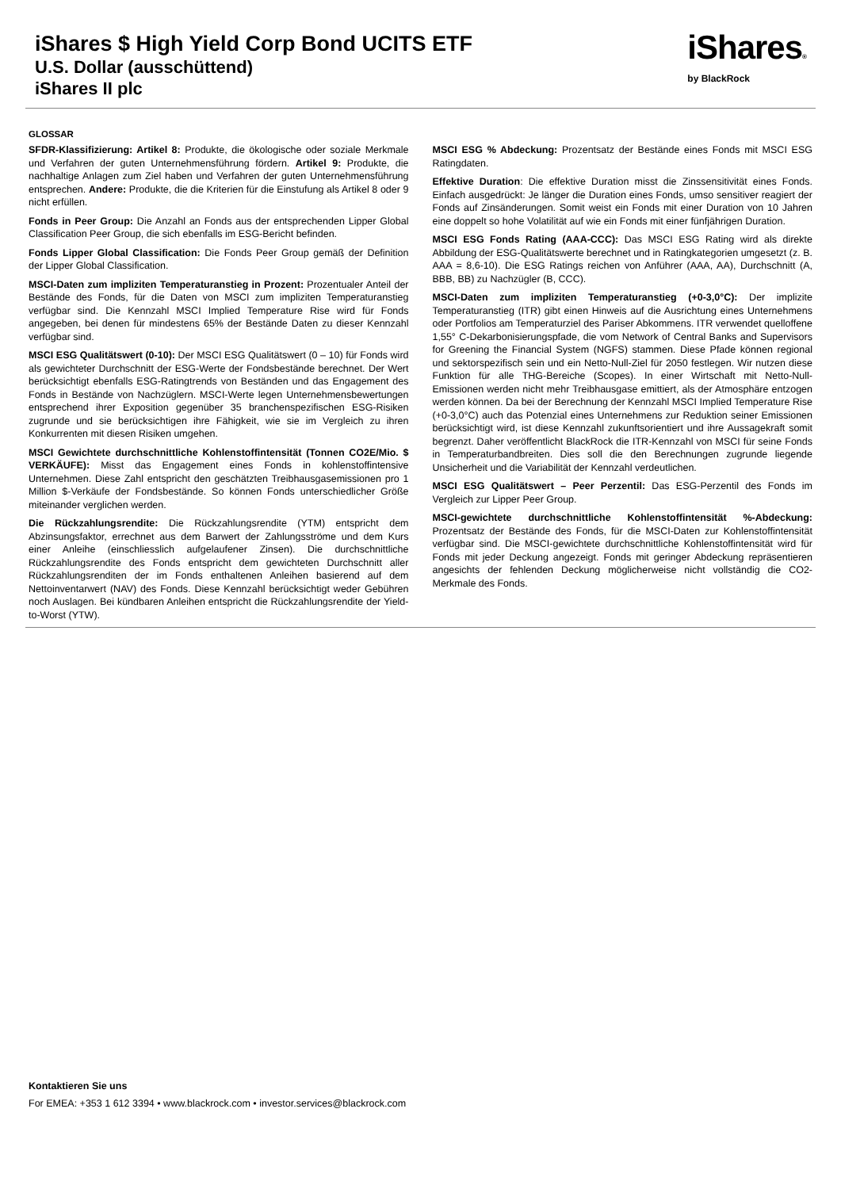iShares $ High Yield Corp Bond UCITS ETF
U.S. Dollar (ausschüttend)
iShares II plc
iShares®
by BlackRock
GLOSSAR
SFDR-Klassifizierung: Artikel 8: Produkte, die ökologische oder soziale Merkmale und Verfahren der guten Unternehmensführung fördern. Artikel 9: Produkte, die nachhaltige Anlagen zum Ziel haben und Verfahren der guten Unternehmensführung entsprechen. Andere: Produkte, die die Kriterien für die Einstufung als Artikel 8 oder 9 nicht erfüllen.
Fonds in Peer Group: Die Anzahl an Fonds aus der entsprechenden Lipper Global Classification Peer Group, die sich ebenfalls im ESG-Bericht befinden.
Fonds Lipper Global Classification: Die Fonds Peer Group gemäß der Definition der Lipper Global Classification.
MSCI-Daten zum impliziten Temperaturanstieg in Prozent: Prozentualer Anteil der Bestände des Fonds, für die Daten von MSCI zum impliziten Temperaturanstieg verfügbar sind. Die Kennzahl MSCI Implied Temperature Rise wird für Fonds angegeben, bei denen für mindestens 65% der Bestände Daten zu dieser Kennzahl verfügbar sind.
MSCI ESG Qualitätswert (0-10): Der MSCI ESG Qualitätswert (0 – 10) für Fonds wird als gewichteter Durchschnitt der ESG-Werte der Fondsbestände berechnet. Der Wert berücksichtigt ebenfalls ESG-Ratingtrends von Beständen und das Engagement des Fonds in Bestände von Nachzüglern. MSCI-Werte legen Unternehmensbewertungen entsprechend ihrer Exposition gegenüber 35 branchenspezifischen ESG-Risiken zugrunde und sie berücksichtigen ihre Fähigkeit, wie sie im Vergleich zu ihren Konkurrenten mit diesen Risiken umgehen.
MSCI Gewichtete durchschnittliche Kohlenstoffintensität (Tonnen CO2E/Mio. $ VERKÄUFE): Misst das Engagement eines Fonds in kohlenstoffintensive Unternehmen. Diese Zahl entspricht den geschätzten Treibhausgasemissionen pro 1 Million $-Verkäufe der Fondsbestände. So können Fonds unterschiedlicher Größe miteinander verglichen werden.
Die Rückzahlungsrendite: Die Rückzahlungsrendite (YTM) entspricht dem Abzinsungsfaktor, errechnet aus dem Barwert der Zahlungsströme und dem Kurs einer Anleihe (einschliesslich aufgelaufener Zinsen). Die durchschnittliche Rückzahlungsrendite des Fonds entspricht dem gewichteten Durchschnitt aller Rückzahlungsrenditen der im Fonds enthaltenen Anleihen basierend auf dem Nettoinventarwert (NAV) des Fonds. Diese Kennzahl berücksichtigt weder Gebühren noch Auslagen. Bei kündbaren Anleihen entspricht die Rückzahlungsrendite der Yield-to-Worst (YTW).
MSCI ESG % Abdeckung: Prozentsatz der Bestände eines Fonds mit MSCI ESG Ratingdaten.
Effektive Duration: Die effektive Duration misst die Zinssensitivität eines Fonds. Einfach ausgedrückt: Je länger die Duration eines Fonds, umso sensitiver reagiert der Fonds auf Zinsänderungen. Somit weist ein Fonds mit einer Duration von 10 Jahren eine doppelt so hohe Volatilität auf wie ein Fonds mit einer fünfjährigen Duration.
MSCI ESG Fonds Rating (AAA-CCC): Das MSCI ESG Rating wird als direkte Abbildung der ESG-Qualitätswerte berechnet und in Ratingkategorien umgesetzt (z. B. AAA = 8,6-10). Die ESG Ratings reichen von Anführer (AAA, AA), Durchschnitt (A, BBB, BB) zu Nachzügler (B, CCC).
MSCI-Daten zum impliziten Temperaturanstieg (+0-3,0°C): Der implizite Temperaturanstieg (ITR) gibt einen Hinweis auf die Ausrichtung eines Unternehmens oder Portfolios am Temperaturziel des Pariser Abkommens. ITR verwendet quelloffene 1,55° C-Dekarbonisierungspfade, die vom Network of Central Banks and Supervisors for Greening the Financial System (NGFS) stammen. Diese Pfade können regional und sektorspezifisch sein und ein Netto-Null-Ziel für 2050 festlegen. Wir nutzen diese Funktion für alle THG-Bereiche (Scopes). In einer Wirtschaft mit Netto-Null-Emissionen werden nicht mehr Treibhausgase emittiert, als der Atmosphäre entzogen werden können. Da bei der Berechnung der Kennzahl MSCI Implied Temperature Rise (+0-3,0°C) auch das Potenzial eines Unternehmens zur Reduktion seiner Emissionen berücksichtigt wird, ist diese Kennzahl zukunftsorientiert und ihre Aussagekraft somit begrenzt. Daher veröffentlicht BlackRock die ITR-Kennzahl von MSCI für seine Fonds in Temperaturbandbreiten. Dies soll die den Berechnungen zugrunde liegende Unsicherheit und die Variabilität der Kennzahl verdeutlichen.
MSCI ESG Qualitätswert – Peer Perzentil: Das ESG-Perzentil des Fonds im Vergleich zur Lipper Peer Group.
MSCI-gewichtete durchschnittliche Kohlenstoffintensität %-Abdeckung: Prozentsatz der Bestände des Fonds, für die MSCI-Daten zur Kohlenstoffintensität verfügbar sind. Die MSCI-gewichtete durchschnittliche Kohlenstoffintensität wird für Fonds mit jeder Deckung angezeigt. Fonds mit geringer Abdeckung repräsentieren angesichts der fehlenden Deckung möglicherweise nicht vollständig die CO2-Merkmale des Fonds.
Kontaktieren Sie uns
For EMEA: +353 1 612 3394 • www.blackrock.com • investor.services@blackrock.com